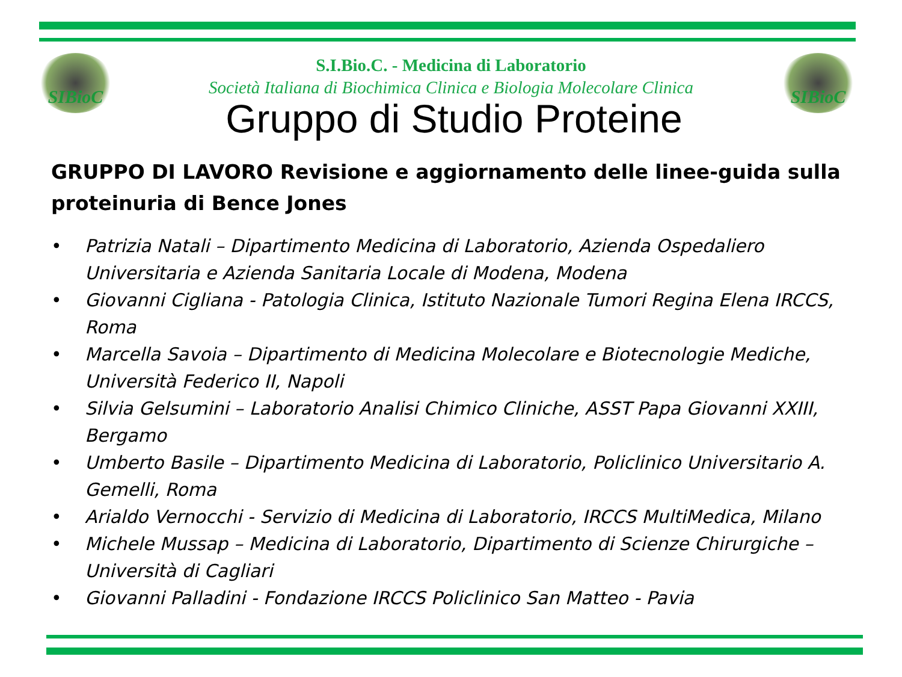SIBioC SIBioC
S.I.Bio.C. - Medicina di Laboratorio
Società Italiana di Biochimica Clinica e Biologia Molecolare Clinica
Gruppo di Studio Proteine
GRUPPO DI LAVORO Revisione e aggiornamento delle linee-guida sulla proteinuria di Bence Jones
• Patrizia Natali – Dipartimento Medicina di Laboratorio, Azienda Ospedaliero Universitaria e Azienda Sanitaria Locale di Modena, Modena
• Giovanni Cigliana - Patologia Clinica, Istituto Nazionale Tumori Regina Elena IRCCS, Roma
• Marcella Savoia – Dipartimento di Medicina Molecolare e Biotecnologie Mediche, Università Federico II, Napoli
• Silvia Gelsumini – Laboratorio Analisi Chimico Cliniche, ASST Papa Giovanni XXIII, Bergamo
• Umberto Basile – Dipartimento Medicina di Laboratorio, Policlinico Universitario A. Gemelli, Roma
• Arialdo Vernocchi - Servizio di Medicina di Laboratorio, IRCCS MultiMedica, Milano
• Michele Mussap – Medicina di Laboratorio, Dipartimento di Scienze Chirurgiche – Università di Cagliari
• Giovanni Palladini - Fondazione IRCCS Policlinico San Matteo - Pavia